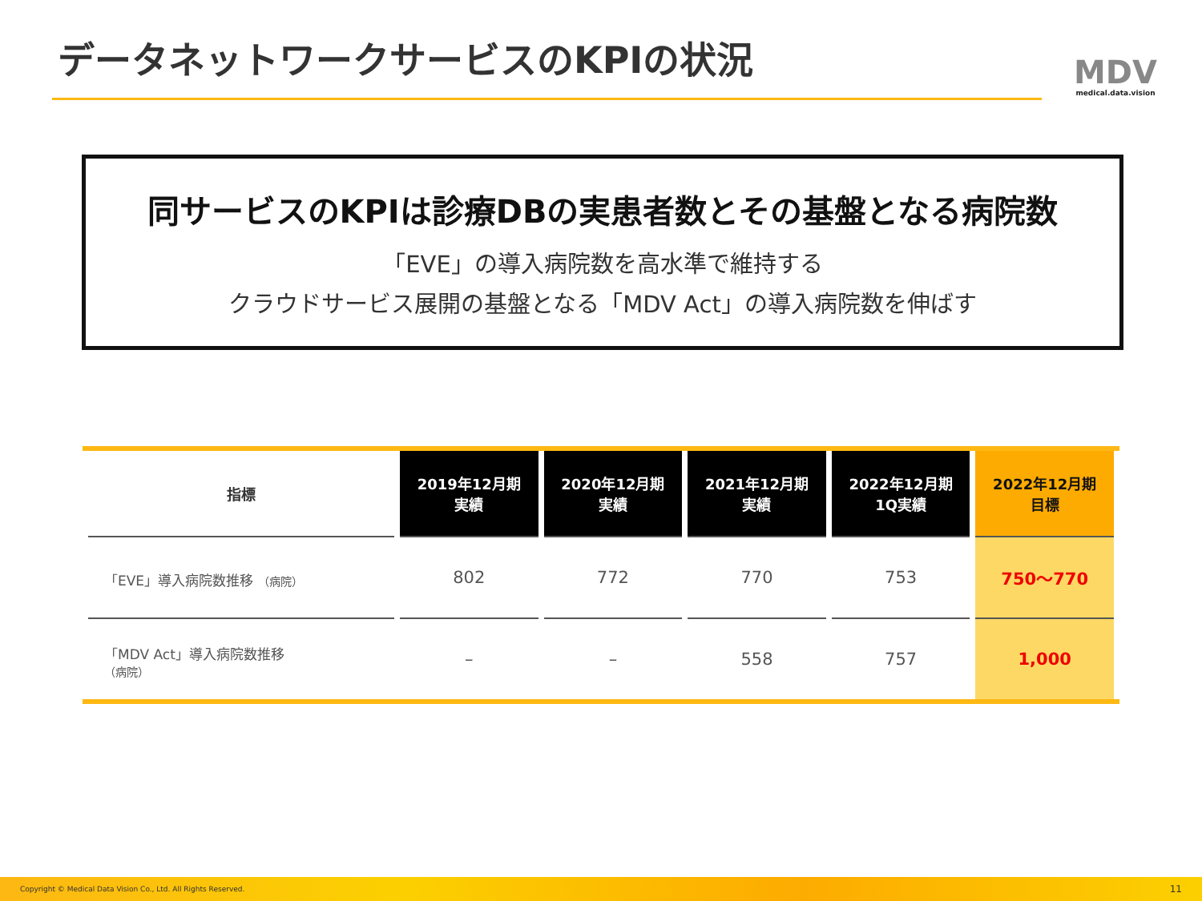データネットワークサービスのKPIの状況
MDV
medical.data.vision
同サービスのKPIは診療DBの実患者数とその基盤となる病院数
「EVE」の導入病院数を高水準で維持する
クラウドサービス展開の基盤となる「MDV Act」の導入病院数を伸ばす
| 指標 | 2019年12月期 実績 | 2020年12月期 実績 | 2021年12月期 実績 | 2022年12月期 1Q実績 | 2022年12月期 目標 |
| --- | --- | --- | --- | --- | --- |
| 「EVE」導入病院数推移 （病院） | 802 | 772 | 770 | 753 | 750～770 |
| 「MDV Act」導入病院数推移 （病院） | – | – | 558 | 757 | 1,000 |
Copyright © Medical Data Vision Co., Ltd. All Rights Reserved. 11